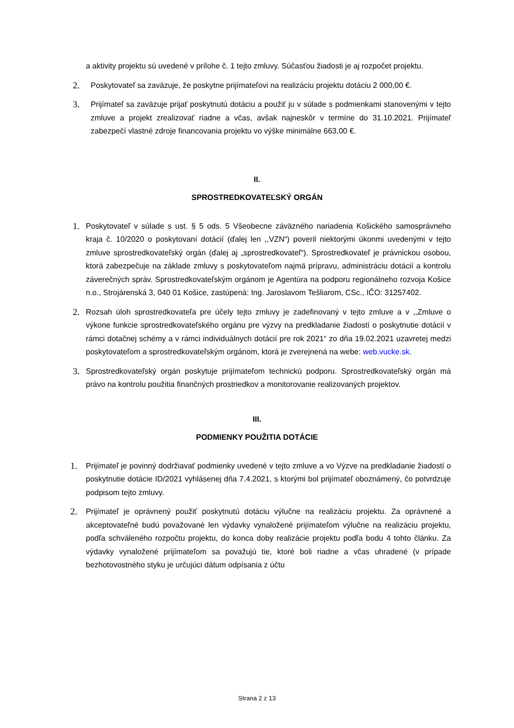a aktivity projektu sú uvedené v prílohe č. 1 tejto zmluvy. Súčasťou žiadosti je aj rozpočet projektu.
2. Poskytovateľ sa zaväzuje, že poskytne prijímateľovi na realizáciu projektu dotáciu 2 000,00 €.
3. Prijímateľ sa zaväzuje prijať poskytnutú dotáciu a použiť ju v súlade s podmienkami stanovenými v tejto zmluve a projekt zrealizovať riadne a včas, avšak najneskôr v termíne do 31.10.2021. Prijímateľ zabezpečí vlastné zdroje financovania projektu vo výške minimálne 663,00 €.
II.
SPROSTREDKOVATEĽSKÝ ORGÁN
1. Poskytovateľ v súlade s ust. § 5 ods. 5 Všeobecne záväzného nariadenia Košického samosprávneho kraja č. 10/2020 o poskytovaní dotácií (ďalej len ,,VZN“) poveril niektorými úkonmi uvedenými v tejto zmluve sprostredkovateľský orgán (ďalej aj „sprostredkovateľ“). Sprostredkovateľ je právnickou osobou, ktorá zabezpečuje na základe zmluvy s poskytovateľom najmä prípravu, administráciu dotácií a kontrolu záverečných správ. Sprostredkovateľským orgánom je Agentúra na podporu regionálneho rozvoja Košice n.o., Strojárenská 3, 040 01 Košice, zastúpená: Ing. Jaroslavom Tešliarom, CSc., IČO: 31257402.
2. Rozsah úloh sprostredkovateľa pre účely tejto zmluvy je zadefinovaný v tejto zmluve a v ,,Zmluve o výkone funkcie sprostredkovateľského orgánu pre výzvy na predkladanie žiadostí o poskytnutie dotácií v rámci dotačnej schémy a v rámci individuálnych dotácií pre rok 2021“ zo dňa 19.02.2021 uzavretej medzi poskytovateľom a sprostredkovateľským orgánom, ktorá je zverejnená na webe: web.vucke.sk.
3. Sprostredkovateľský orgán poskytuje prijímateľom technickú podporu. Sprostredkovateľský orgán má právo na kontrolu použitia finančných prostriedkov a monitorovanie realizovaných projektov.
III.
PODMIENKY POUŽITIA DOTÁCIE
1. Prijímateľ je povinný dodržiavať podmienky uvedené v tejto zmluve a vo Výzve na predkladanie žiadostí o poskytnutie dotácie ID/2021 vyhlásenej dňa 7.4.2021, s ktorými bol prijímateľ oboznámený, čo potvrdzuje podpisom tejto zmluvy.
2. Prijímateľ je oprávnený použiť poskytnutú dotáciu výlučne na realizáciu projektu. Za oprávnené a akceptovateľné budú považované len výdavky vynaložené prijímateľom výlučne na realizáciu projektu, podľa schváleného rozpočtu projektu, do konca doby realizácie projektu podľa bodu 4 tohto článku. Za výdavky vynaložené prijímateľom sa považujú tie, ktoré boli riadne a včas uhradené (v prípade bezhotovostného styku je určujúci dátum odpísania z účtu
Strana 2 z 13